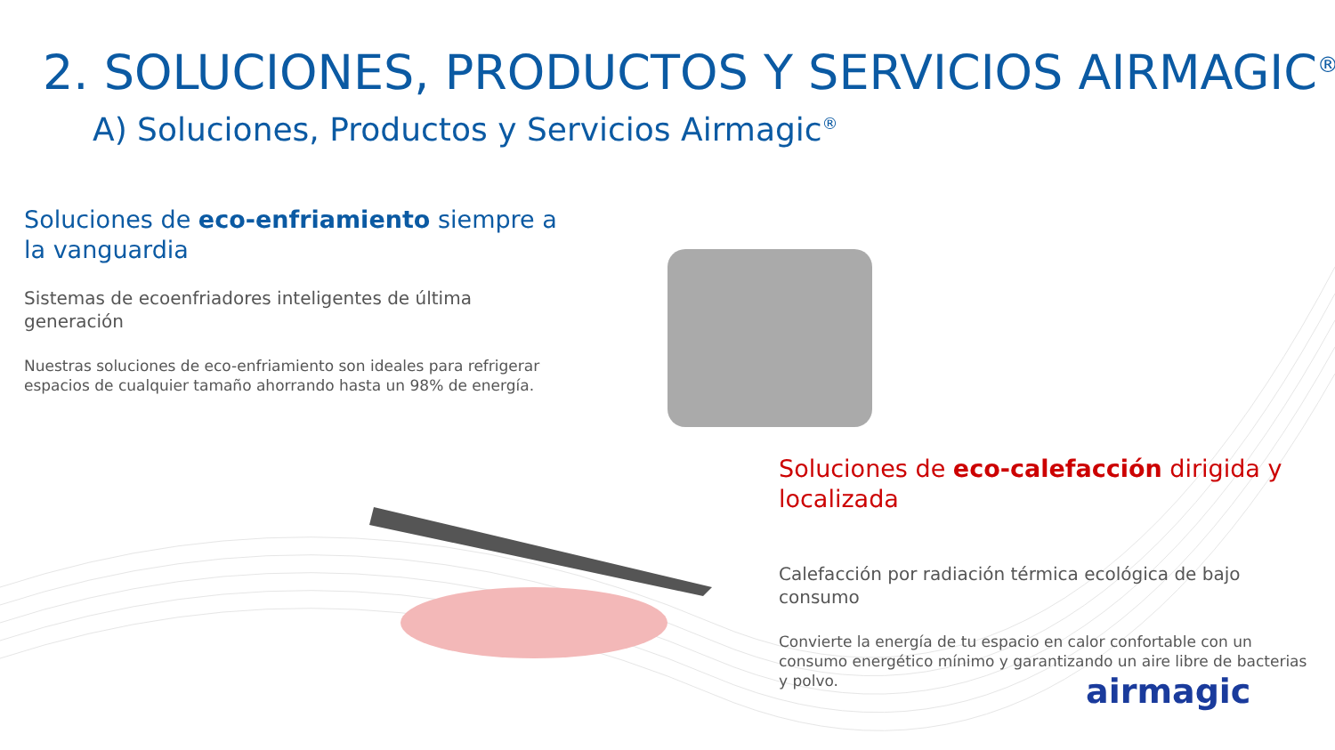2. SOLUCIONES, PRODUCTOS Y SERVICIOS AIRMAGIC<sup>®</sup>
A) Soluciones, Productos y Servicios Airmagic<sup>®</sup>
Soluciones de eco-enfriamiento siempre a la vanguardia
Sistemas de ecoenfriadores inteligentes de última generación
Nuestras soluciones de eco-enfriamiento son ideales para refrigerar espacios de cualquier tamaño ahorrando hasta un 98% de energía.
Soluciones de eco-calefacción dirigida y localizada
Calefacción por radiación térmica ecológica de bajo consumo
Convierte la energía de tu espacio en calor confortable con un consumo energético mínimo y garantizando un aire libre de bacterias y polvo.
airmagic